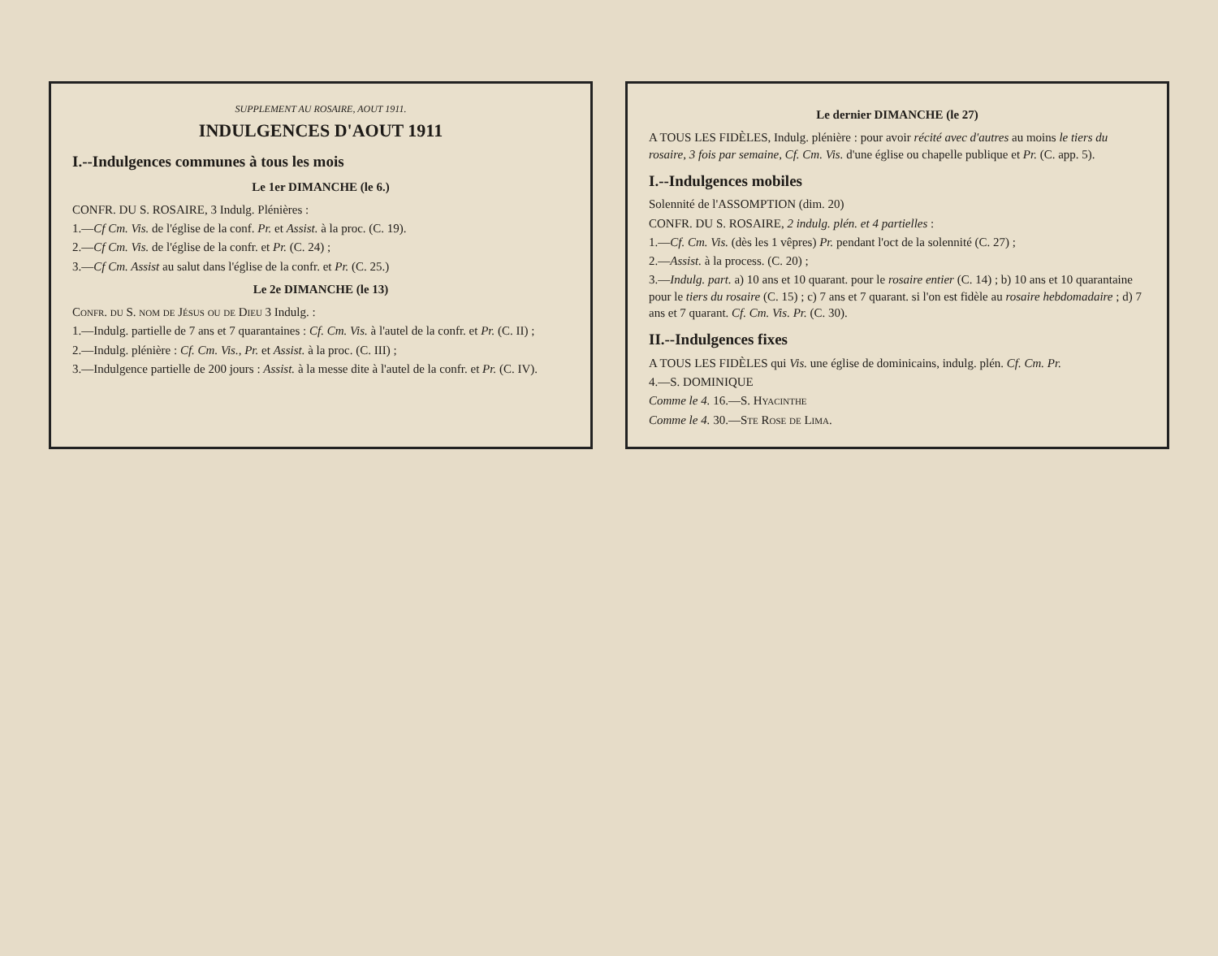SUPPLEMENT AU ROSAIRE, AOUT 1911.
INDULGENCES D'AOUT 1911
I.--Indulgences communes à tous les mois
Le 1er DIMANCHE (le 6.)
CONFR. DU S. ROSAIRE, 3 Indulg. Plénières :
1.—Cf Cm. Vis. de l'église de la conf. Pr. et Assist. à la proc. (C. 19).
2.—Cf Cm. Vis. de l'église de la confr. et Pr. (C. 24) ;
3.—Cf Cm. Assist au salut dans l'église de la confr. et Pr. (C. 25.)
Le 2e DIMANCHE (le 13)
Confr. du S. nom de Jésus ou de Dieu 3 Indulg. :
1.—Indulg. partielle de 7 ans et 7 quarantaines : Cf. Cm. Vis. à l'autel de la confr. et Pr. (C. II) ;
2.—Indulg. plénière : Cf. Cm. Vis., Pr. et Assist. à la proc. (C. III) ;
3.—Indulgence partielle de 200 jours : Assist. à la messe dite à l'autel de la confr. et Pr. (C. IV).
Le dernier DIMANCHE (le 27)
A TOUS LES FIDÈLES, Indulg. plénière : pour avoir récité avec d'autres au moins le tiers du rosaire, 3 fois par semaine, Cf. Cm. Vis. d'une église ou chapelle publique et Pr. (C. app. 5).
I.--Indulgences mobiles
Solennité de l'ASSOMPTION (dim. 20)
CONFR. DU S. ROSAIRE, 2 indulg. plén. et 4 partielles :
1.—Cf. Cm. Vis. (dès les 1 vêpres) Pr. pendant l'oct de la solennité (C. 27) ;
2.—Assist. à la process. (C. 20) ;
3.—Indulg. part. a) 10 ans et 10 quarant. pour le rosaire entier (C. 14) ; b) 10 ans et 10 quarantaine pour le tiers du rosaire (C. 15) ; c) 7 ans et 7 quarant. si l'on est fidèle au rosaire hebdomadaire ; d) 7 ans et 7 quarant. Cf. Cm. Vis. Pr. (C. 30).
II.--Indulgences fixes
A TOUS LES FIDÈLES qui Vis. une église de dominicains, indulg. plén. Cf. Cm. Pr.
4.—S. DOMINIQUE
Comme le 4. 16.—S. Hyacinthe
Comme le 4. 30.—Ste Rose de Lima.